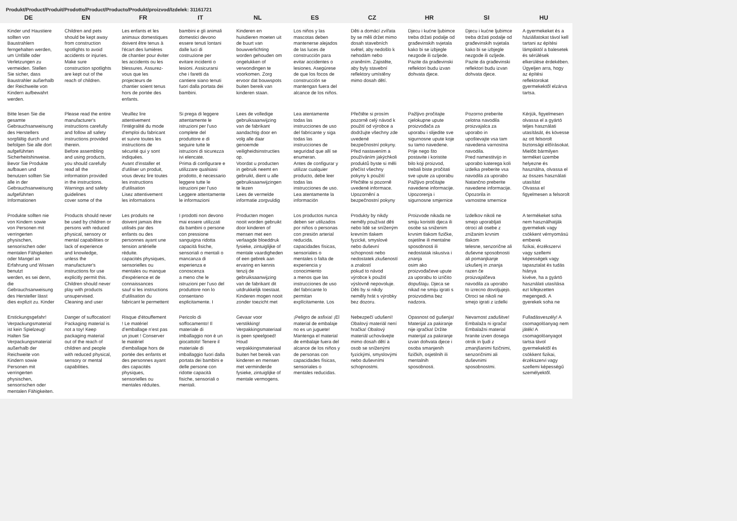Produkt/Product/Produit/Prodotto/Product/Producto/Produkt/proizvod/Izdelek: 31161721
| DE | EN | FR | IT | NL | ES | CZ | HR | SI | HU |
| --- | --- | --- | --- | --- | --- | --- | --- | --- | --- |
| Kinder und Haustiere sollten von Baustrahlern ferngehalten werden, um Unfälle oder Verletzungen zu vermeiden. Stellen Sie sicher, dass Baustrahler außerhalb der Reichweite von Kindern aufbewahrt werden. | Children and pets should be kept away from construction spotlights to avoid accidents or injuries. Make sure construction spotlights are kept out of the reach of children. | Les enfants et les animaux domestiques doivent être tenus à l'écart des lumières de chantier pour éviter les accidents ou les blessures. Assurez-vous que les projecteurs de chantier soient tenus hors de portée des enfants. | bambini e gli animali domestici devono essere tenuti lontani dalle luci di costruzione per evitare incidenti o lesioni. Assicurarsi che i faretti da cantiere siano tenuti fuori dalla portata dei bambini. | Kinderen en huisdieren moeten uit de buurt van bouwverlichting worden gehouden om ongelukken of verwondingen te voorkomen. Zorg ervoor dat bouwspots buiten bereik van kinderen staan. | Los niños y las mascotas deben mantenerse alejados de las luces de construcción para evitar accidentes o lesiones. Asegúrese de que los focos de construcción se mantengan fuera del alcance de los niños. | Děti a domácí zvířata by se měli držet mimo dosah stavebních světel, aby nedošlo k nehodám nebo zraněním. Zajistěte, aby byly stavební reflektory umístěny mimo dosah dětí. | Djecu i kućne ljubimce treba držati podalje od građevinskih svjetala kako bi se izbjegle nezgode ili ozljede. Pazite da građevinski reflektori budu izvan dohvata djece. | Djecu i kućne ljubimce treba držati podalje od građevinskih svjetala kako bi se izbjegle nezgode ili ozljede. Pazite da građevinski reflektori budu izvan dohvata djece. | A gyermekeket és a háziállatokat távol kell tartani az építési lámpáktól a balesetek és sérülések elkerülése érdekében. Ügyeljen arra, hogy az építési reflektorokat gyermekektől elzárva tartsa. |
| Bitte lesen Sie die gesamte Gebrauchsanweisung des Herstellers sorgfältig durch und befolgen Sie alle dort aufgeführten Sicherheitshinweise. Bevor Sie Produkte aufbauen und benutzen sollten Sie alle in der Gebrauchsanweisung aufgeführten Informationen | Please read the entire manufacturer's instructions carefully and follow all safety instructions provided therein. Before assembling and using products, you should carefully read all the information provided in the instructions. Warnings and safety guidelines cover some of the | Veuillez lire attentivement l'intégralité du mode d'emploi du fabricant et suivre toutes les instructions de sécurité qui y sont indiquées. Avant d'installer et d'utiliser un produit, vous devez lire toutes les instructions d'utilisation Lisez attentivement les informations | Si prega di leggere attentamente le istruzioni per l'uso complete del produttore e di seguire tutte le istruzioni di sicurezza ivi elencate. Prima di configurare e utilizzare qualsiasi prodotto, è necessario leggere tutte le istruzioni per l'uso Leggere attentamente le informazioni | Lees de volledige gebruiksaanwijzing van de fabrikant aandachtig door en volg alle daar genoemde veiligheidsinstructies op. Voordat u producten in gebruik neemt en gebruikt, dient u alle gebruiksaanwijzingen te lezen Lees de vermelde informatie zorgvuldig | Lea atentamente todas las instrucciones de uso del fabricante y siga todas las instrucciones de seguridad que allí se enumeran. Antes de configurar y utilizar cualquier producto, debe leer todas las instrucciones de uso. Lea atentamente la información | Přečtěte si prosím pozorně celý návod k použití od výrobce a dodržujte všechny zde uvedené bezpečnostní pokyny. Před nastavením a používáním jakýchkoli produktů byste si měli přečíst všechny pokyny k použití Přečtěte si pozorně uvedené informace. Upozornění a bezpečnostní pokyny | Pažljivo pročitajte cjelokupne upute proizvođača za uporabu i slijedite sve sigurnosne upute koje su tamo navedene. Prije nego što postavite i koristite bilo koji proizvod, trebali biste pročitati sve upute za uporabu Pažljivo pročitajte navedene informacije. Upozorenja i sigurnosne smjernice | Pozorno preberite celotna navodila proizvajalca za uporabo in upoštevajte vsa tam navedena varnostna navodila. Pred namestitvijo in uporabo katerega koli izdelka preberite vsa navodila za uporabo Natančno preberite navedene informacije. Opozorila in varnostne smernice | Kérjük, figyelmesen olvassa el a gyártó teljes használati utasítását, és kövesse az ott felsorolt biztonsági előírásokat. Mielőtt bármilyen terméket üzembe helyezne és használna, olvassa el az összes használati utasítást Olvassa el figyelmesen a felsorolt |
| Produkte sollten nie von Kindern sowie von Personen mit verringerten physischen, sensorischen oder mentalen Fähigkeiten oder Mangel an Erfahrung und Wissen benutzt werden, es sei denn, die Gebrauchsanweisung des Hersteller lässt dies explizit zu. Kinder | Products should never be used by children or persons with reduced physical, sensory or mental capabilities or lack of experience and knowledge, unless the manufacturer's instructions for use explicitly permit this. Children should never play with products unsupervised. Cleaning and user | Les produits ne doivent jamais être utilisés par des enfants ou des personnes ayant une tension artérielle réduite. capacités physiques, sensorielles ou mentales ou manque d'expérience et de connaissances sauf si les instructions d'utilisation du fabricant le permettent | I prodotti non devono mai essere utilizzati da bambini o persone con pressione sanguigna ridotta capacità fisiche, sensoriali o mentali o mancanza di esperienza e conoscenza a meno che le istruzioni per l'uso del produttore non lo consentano esplicitamente. I | Producten mogen nooit worden gebruikt door kinderen of mensen met een verlaagde bloeddruk fysieke, zintuiglijke of mentale vaardigheden of een gebrek aan ervaring en kennis tenzij de gebruiksaanwijzing van de fabrikant dit uitdrukkelijk toestaat. Kinderen mogen nooit zonder toezicht met | Los productos nunca deben ser utilizados por niños o personas con presión arterial reducida. capacidades físicas, sensoriales o mentales o falta de experiencia y conocimiento a menos que las instrucciones de uso del fabricante lo permitan explícitamente. Los | Produkty by nikdy neměly používat děti nebo lidé se sníženým krevním tlakem fyzické, smyslové nebo duševní schopnosti nebo nedostatek zkušeností a znalostí pokud to návod výrobce k použití výslovně nepovoluje. Děti by si nikdy neměly hrát s výrobky bez dozoru. | Proizvode nikada ne smiju koristiti djeca ili osobe sa sniženim krvnim tlakom fizičke, osjetilne ili mentalne sposobnosti ili nedostatak iskustva i znanja osim ako proizvođačeve upute za uporabu to izričito dopuštaju. Djeca se nikad ne smiju igrati s proizvodima bez nadzora. | Izdelkov nikoli ne smejo uporabljati otroci ali osebe z znižanim krvnim tlakom telesne, senzorične ali duševne sposobnosti ali pomanjkanje izkušenj in znanja razen če proizvajalčeva navodila za uporabo to izrecno dovoljujejo. Otroci se nikoli ne smejo igrati z izdelki | A termékeket soha nem használhatják gyermekek vagy csökkent vérnyomású emberek fizikai, érzékszervi vagy szellemi képességek vagy tapasztalat és tudás hiánya kivéve, ha a gyártó használati utasítása ezt kifejezetten megengedi. A gyerekek soha ne |
| Erstickungsgefahr! Verpackungsmaterial ist kein Spielzeug! Halten Sie Verpackungsmaterial außerhalb der Reichweite von Kindern sowie Personen mit verringerten physischen, sensorischen oder mentalen Fähigkeiten. | Danger of suffocation! Packaging material is not a toy! Keep packaging material out of the reach of children and people with reduced physical, sensory or mental capabilities. | Risque d'étouffement ! Le matériel d’emballage n’est pas un jouet ! Conserver le matériel d'emballage hors de portée des enfants et des personnes ayant des capacités physiques, sensorielles ou mentales réduites. | Pericolo di soffocamento! Il materiale di imballaggio non è un giocattolo! Tenere il materiale di imballaggio fuori dalla portata dei bambini e delle persone con ridotte capacità fisiche, sensoriali o mentali. | Gevaar voor verstikking! Verpakkingsmateriaal is geen speelgoed! Houd verpakkingsmateriaal buiten het bereik van kinderen en mensen met verminderde fysieke, zintuiglijke of mentale vermogens. | ¡Peligro de asfixia! ¡El material de embalaje no es un juguete! Mantenga el material de embalaje fuera del alcance de los niños y de personas con capacidades físicas, sensoriales o mentales reducidas. | Nebezpečí udušení! Obalový materiál není hračka! Obalový materiál uchovávejte mimo dosah dětí a osob se sníženými fyzickými, smyslovými nebo duševními schopnostmi. | Opasnost od gušenja! Materijal za pakiranje nije igračka! Držite materijal za pakiranje izvan dohvata djece i osoba smanjenih fizičkih, osjetilnih ili mentalnih sposobnosti. | Nevarnost zadušitve! Embalaža ni igrača! Embalažni material hranite izven dosega otrok in ljudi z zmanjšanimi fizičnimi, senzoričnimi ali duševnimi sposobnostmi. | Fulladásveszély! A csomagolóanyag nem játék! A csomagolóanyagot tartsa távol gyermekektől és csökkent fizikai, érzékszervi vagy szellemi képességű személyektől. |